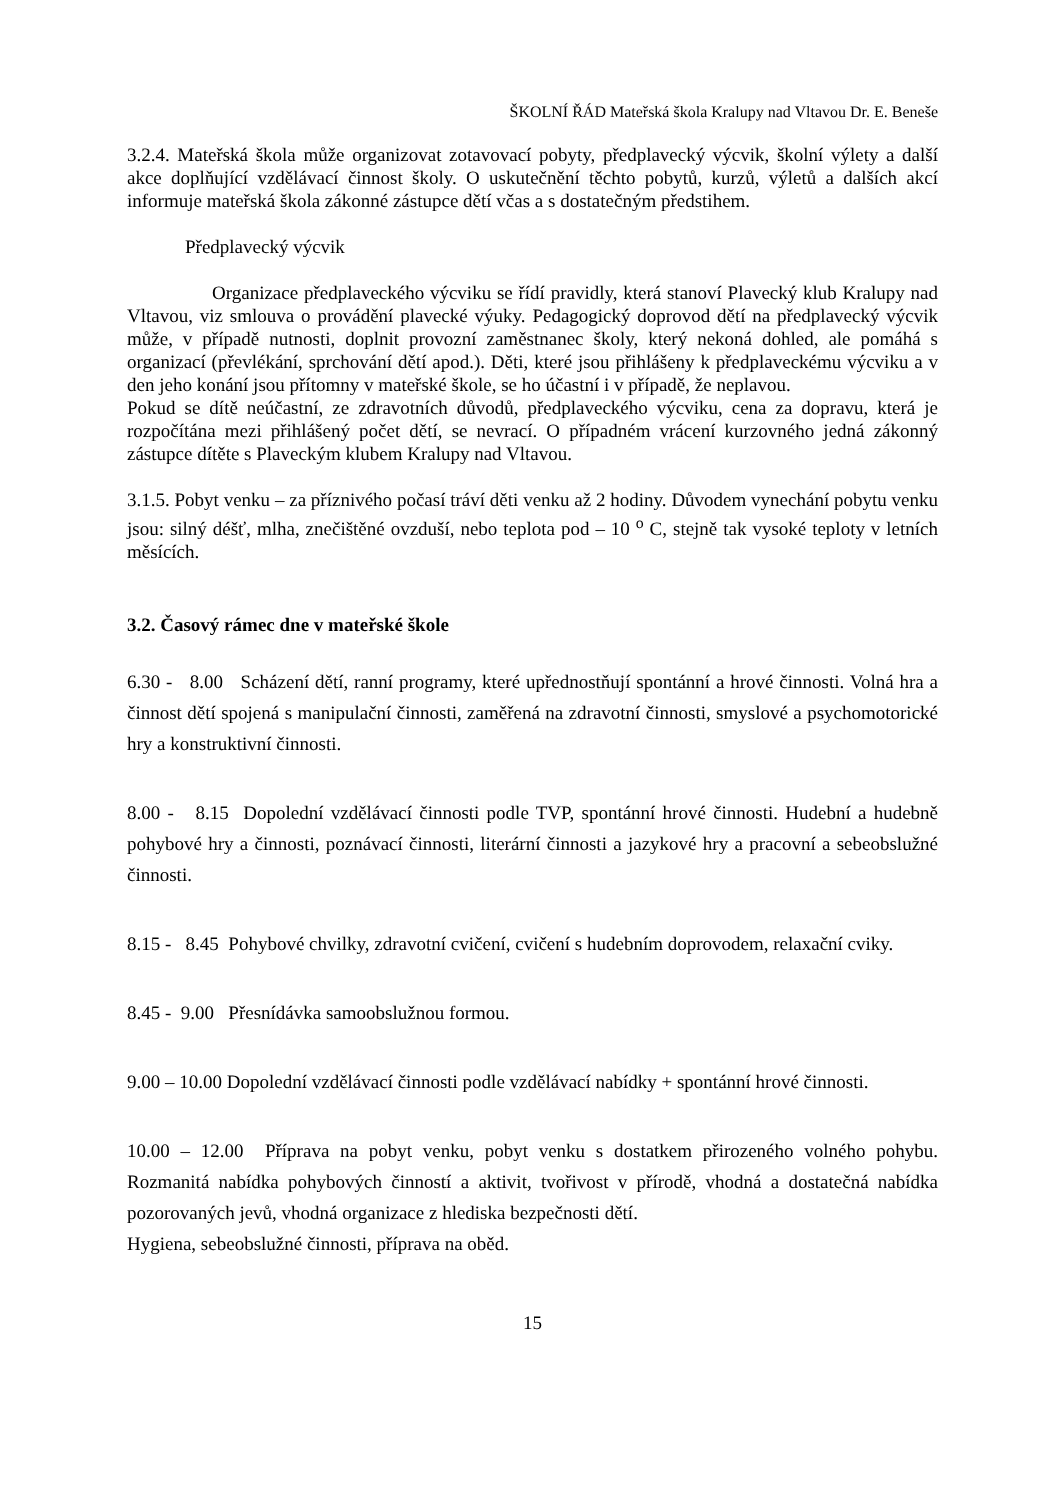ŠKOLNÍ ŘÁD Mateřská škola Kralupy nad Vltavou Dr. E. Beneše
3.2.4. Mateřská škola může organizovat zotavovací pobyty, předplavecký výcvik, školní výlety a další akce doplňující vzdělávací činnost školy. O uskutečnění těchto pobytů, kurzů, výletů a dalších akcí informuje mateřská škola zákonné zástupce dětí včas a s dostatečným předstihem.
Předplavecký výcvik
Organizace předplaveckého výcviku se řídí pravidly, která stanoví Plavecký klub Kralupy nad Vltavou, viz smlouva o provádění plavecké výuky. Pedagogický doprovod dětí na předplavecký výcvik může, v případě nutnosti, doplnit provozní zaměstnanec školy, který nekoná dohled, ale pomáhá s organizací (převlékání, sprchování dětí apod.). Děti, které jsou přihlášeny k předplaveckému výcviku a v den jeho konání jsou přítomny v mateřské škole, se ho účastní i v případě, že neplavou.
Pokud se dítě neúčastní, ze zdravotních důvodů, předplaveckého výcviku, cena za dopravu, která je rozpočítána mezi přihlášený počet dětí, se nevrací. O případném vrácení kurzovného jedná zákonný zástupce dítěte s Plaveckým klubem Kralupy nad Vltavou.
3.1.5. Pobyt venku – za příznivého počasí tráví děti venku až 2 hodiny. Důvodem vynechání pobytu venku jsou: silný déšť, mlha, znečištěné ovzduší, nebo teplota pod – 10 <sup>o</sup> C, stejně tak vysoké teploty v letních měsících.
3.2. Časový rámec dne v mateřské škole
6.30 - 8.00 Scházení dětí, ranní programy, které upřednostňují spontánní a hrové činnosti. Volná hra a činnost dětí spojená s manipulační činnosti, zaměřená na zdravotní činnosti, smyslové a psychomotorické hry a konstruktivní činnosti.
8.00 - 8.15 Dopolední vzdělávací činnosti podle TVP, spontánní hrové činnosti. Hudební a hudebně pohybové hry a činnosti, poznávací činnosti, literární činnosti a jazykové hry a pracovní a sebeobslužné činnosti.
8.15 - 8.45 Pohybové chvilky, zdravotní cvičení, cvičení s hudebním doprovodem, relaxační cviky.
8.45 - 9.00 Přesnídávka samoobslužnou formou.
9.00 – 10.00 Dopolední vzdělávací činnosti podle vzdělávací nabídky + spontánní hrové činnosti.
10.00 – 12.00 Příprava na pobyt venku, pobyt venku s dostatkem přirozeného volného pohybu. Rozmanitá nabídka pohybových činností a aktivit, tvořivost v přírodě, vhodná a dostatečná nabídka pozorovaných jevů, vhodná organizace z hlediska bezpečnosti dětí.
Hygiena, sebeobslužné činnosti, příprava na oběd.
15